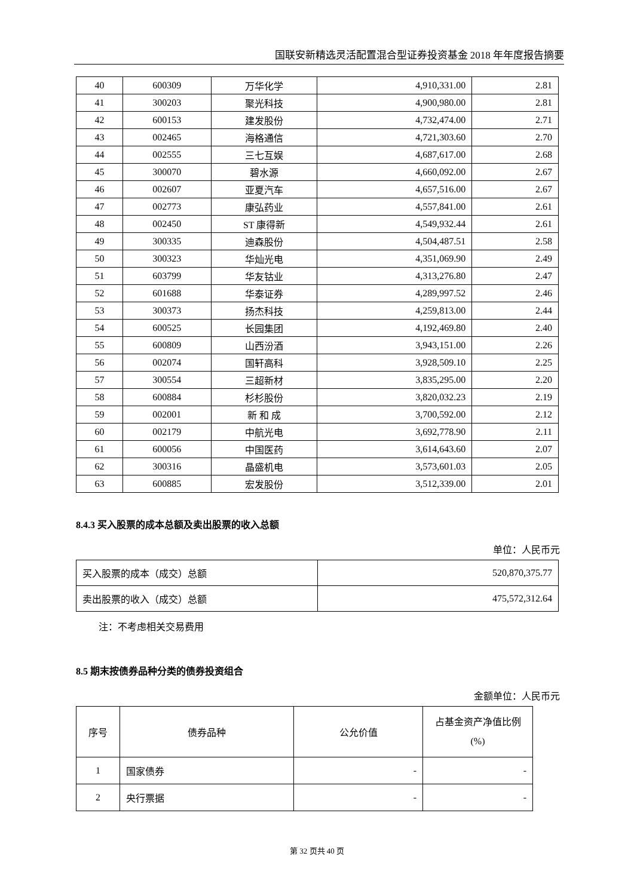国联安新精选灵活配置混合型证券投资基金 2018 年年度报告摘要
| 40 | 600309 | 万华化学 | 4,910,331.00 | 2.81 |
| 41 | 300203 | 聚光科技 | 4,900,980.00 | 2.81 |
| 42 | 600153 | 建发股份 | 4,732,474.00 | 2.71 |
| 43 | 002465 | 海格通信 | 4,721,303.60 | 2.70 |
| 44 | 002555 | 三七互娱 | 4,687,617.00 | 2.68 |
| 45 | 300070 | 碧水源 | 4,660,092.00 | 2.67 |
| 46 | 002607 | 亚夏汽车 | 4,657,516.00 | 2.67 |
| 47 | 002773 | 康弘药业 | 4,557,841.00 | 2.61 |
| 48 | 002450 | ST 康得新 | 4,549,932.44 | 2.61 |
| 49 | 300335 | 迪森股份 | 4,504,487.51 | 2.58 |
| 50 | 300323 | 华灿光电 | 4,351,069.90 | 2.49 |
| 51 | 603799 | 华友钴业 | 4,313,276.80 | 2.47 |
| 52 | 601688 | 华泰证券 | 4,289,997.52 | 2.46 |
| 53 | 300373 | 扬杰科技 | 4,259,813.00 | 2.44 |
| 54 | 600525 | 长园集团 | 4,192,469.80 | 2.40 |
| 55 | 600809 | 山西汾酒 | 3,943,151.00 | 2.26 |
| 56 | 002074 | 国轩高科 | 3,928,509.10 | 2.25 |
| 57 | 300554 | 三超新材 | 3,835,295.00 | 2.20 |
| 58 | 600884 | 杉杉股份 | 3,820,032.23 | 2.19 |
| 59 | 002001 | 新 和 成 | 3,700,592.00 | 2.12 |
| 60 | 002179 | 中航光电 | 3,692,778.90 | 2.11 |
| 61 | 600056 | 中国医药 | 3,614,643.60 | 2.07 |
| 62 | 300316 | 晶盛机电 | 3,573,601.03 | 2.05 |
| 63 | 600885 | 宏发股份 | 3,512,339.00 | 2.01 |
8.4.3 买入股票的成本总额及卖出股票的收入总额
单位：人民币元
| 买入股票的成本（成交）总额 | 520,870,375.77 |
| 卖出股票的收入（成交）总额 | 475,572,312.64 |
注：不考虑相关交易费用
8.5 期末按债券品种分类的债券投资组合
金额单位：人民币元
| 序号 | 债券品种 | 公允价值 | 占基金资产净值比例(%) |
| 1 | 国家债券 | - | - |
| 2 | 央行票据 | - | - |
第 32 页共 40 页